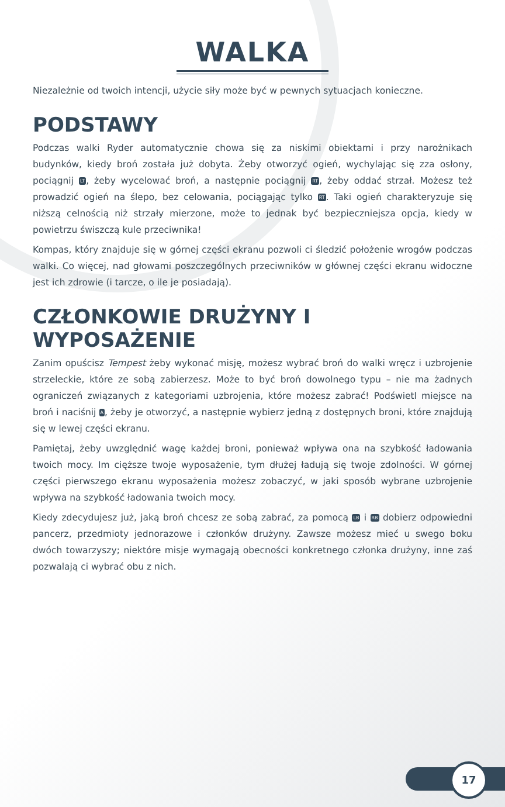WALKA
Niezależnie od twoich intencji, użycie siły może być w pewnych sytuacjach konieczne.
PODSTAWY
Podczas walki Ryder automatycznie chowa się za niskimi obiektami i przy narożnikach budynków, kiedy broń została już dobyta. Żeby otworzyć ogień, wychylając się zza osłony, pociągnij LT, żeby wycelować broń, a następnie pociągnij RT, żeby oddać strzał. Możesz też prowadzić ogień na ślepo, bez celowania, pociągając tylko RT. Taki ogień charakteryzuje się niższą celnością niż strzały mierzone, może to jednak być bezpieczniejsza opcja, kiedy w powietrzu świszczą kule przeciwnika!
Kompas, który znajduje się w górnej części ekranu pozwoli ci śledzić położenie wrogów podczas walki. Co więcej, nad głowami poszczególnych przeciwników w głównej części ekranu widoczne jest ich zdrowie (i tarcze, o ile je posiadają).
CZŁONKOWIE DRUŻYNY I WYPOSAŻENIE
Zanim opuścisz Tempest żeby wykonać misję, możesz wybrać broń do walki wręcz i uzbrojenie strzeleckie, które ze sobą zabierzesz. Może to być broń dowolnego typu – nie ma żadnych ograniczeń związanych z kategoriami uzbrojenia, które możesz zabrać! Podświetl miejsce na broń i naciśnij A, żeby je otworzyć, a następnie wybierz jedną z dostępnych broni, które znajdują się w lewej części ekranu.
Pamiętaj, żeby uwzględnić wagę każdej broni, ponieważ wpływa ona na szybkość ładowania twoich mocy. Im cięższe twoje wyposażenie, tym dłużej ładują się twoje zdolności. W górnej części pierwszego ekranu wyposażenia możesz zobaczyć, w jaki sposób wybrane uzbrojenie wpływa na szybkość ładowania twoich mocy.
Kiedy zdecydujesz już, jaką broń chcesz ze sobą zabrać, za pomocą LB i RB dobierz odpowiedni pancerz, przedmioty jednorazowe i członków drużyny. Zawsze możesz mieć u swego boku dwóch towarzyszy; niektóre misje wymagają obecności konkretnego członka drużyny, inne zaś pozwalają ci wybrać obu z nich.
17